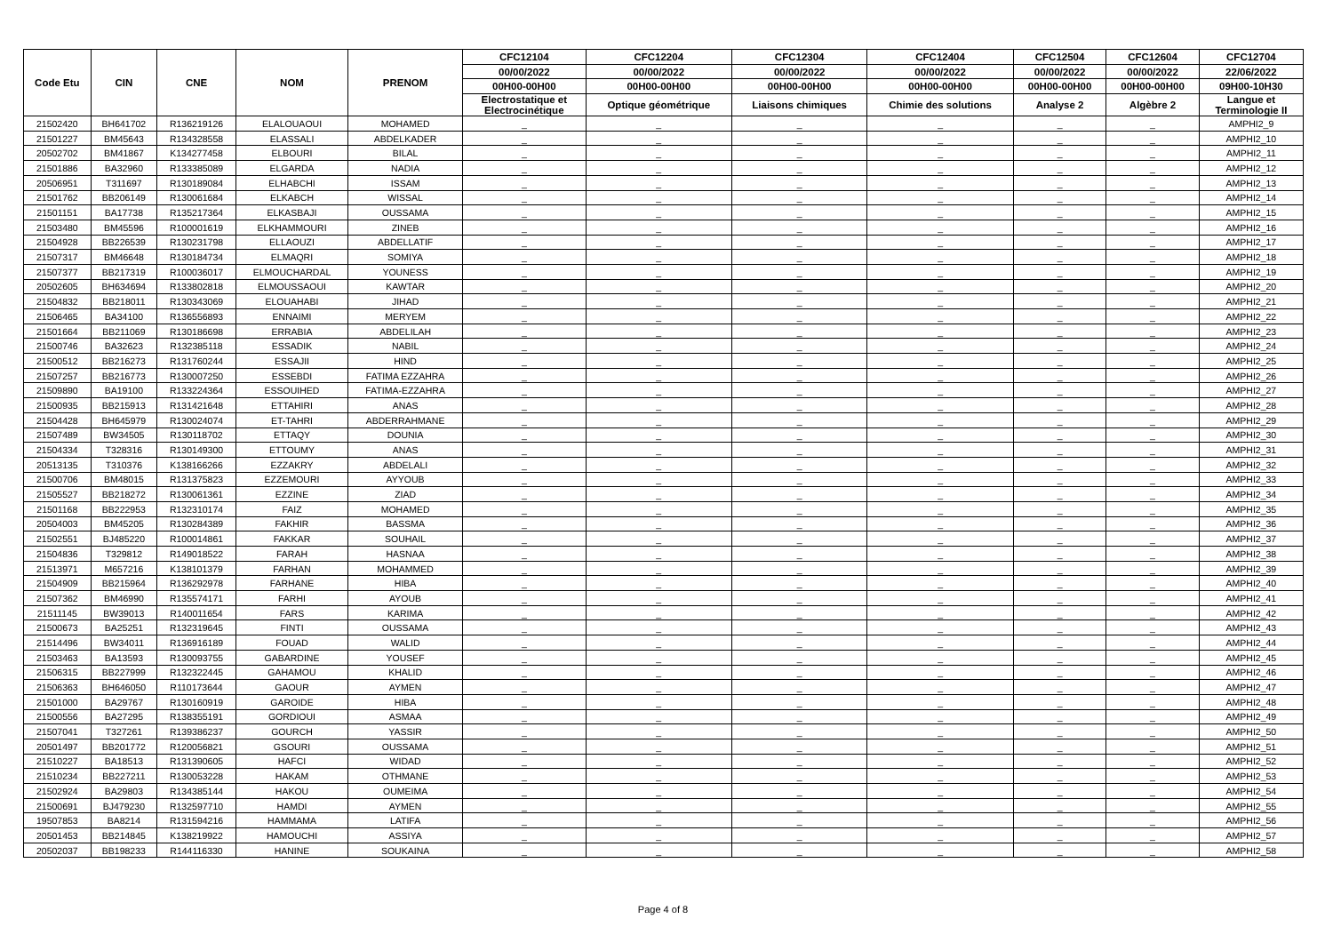| Code Etu | CIN | CNE | NOM | PRENOM | CFC12104 | CFC12204 | CFC12304 | CFC12404 | CFC12504 | CFC12604 | CFC12704 |
| | | | | | 00/00/2022 | 00/00/2022 | 00/00/2022 | 00/00/2022 | 00/00/2022 | 00/00/2022 | 22/06/2022 |
| | | | | | 00H00-00H00 | 00H00-00H00 | 00H00-00H00 | 00H00-00H00 | 00H00-00H00 | 00H00-00H00 | 09H00-10H30 |
| | | | | | Electrostatique et Electrocinétique | Optique géométrique | Liaisons chimiques | Chimie des solutions | Analyse 2 | Algèbre 2 | Langue et Terminologie II |
| 21502420 | BH641702 | R136219126 | ELALOUAOUI | MOHAMED | _ | _ | _ | _ | _ | _ | AMPHI2_9 |
| 21501227 | BM45643 | R134328558 | ELASSALI | ABDELKADER | _ | _ | _ | _ | _ | _ | AMPHI2_10 |
| 20502702 | BM41867 | K134277458 | ELBOURI | BILAL | _ | _ | _ | _ | _ | _ | AMPHI2_11 |
| 21501886 | BA32960 | R133385089 | ELGARDA | NADIA | _ | _ | _ | _ | _ | _ | AMPHI2_12 |
| 20506951 | T311697 | R130189084 | ELHABCHI | ISSAM | _ | _ | _ | _ | _ | _ | AMPHI2_13 |
| 21501762 | BB206149 | R130061684 | ELKABCH | WISSAL | _ | _ | _ | _ | _ | _ | AMPHI2_14 |
| 21501151 | BA17738 | R135217364 | ELKASBAJI | OUSSAMA | _ | _ | _ | _ | _ | _ | AMPHI2_15 |
| 21503480 | BM45596 | R100001619 | ELKHAMMOURI | ZINEB | _ | _ | _ | _ | _ | _ | AMPHI2_16 |
| 21504928 | BB226539 | R130231798 | ELLAOUZI | ABDELLATIF | _ | _ | _ | _ | _ | _ | AMPHI2_17 |
| 21507317 | BM46648 | R130184734 | ELMAQRI | SOMIYA | _ | _ | _ | _ | _ | _ | AMPHI2_18 |
| 21507377 | BB217319 | R100036017 | ELMOUCHARDAL | YOUNESS | _ | _ | _ | _ | _ | _ | AMPHI2_19 |
| 20502605 | BH634694 | R133802818 | ELMOUSSAOUI | KAWTAR | _ | _ | _ | _ | _ | _ | AMPHI2_20 |
| 21504832 | BB218011 | R130343069 | ELOUAHABI | JIHAD | _ | _ | _ | _ | _ | _ | AMPHI2_21 |
| 21506465 | BA34100 | R136556893 | ENNAIMI | MERYEM | _ | _ | _ | _ | _ | _ | AMPHI2_22 |
| 21501664 | BB211069 | R130186698 | ERRABIA | ABDELILAH | _ | _ | _ | _ | _ | _ | AMPHI2_23 |
| 21500746 | BA32623 | R132385118 | ESSADIK | NABIL | _ | _ | _ | _ | _ | _ | AMPHI2_24 |
| 21500512 | BB216273 | R131760244 | ESSAJII | HIND | _ | _ | _ | _ | _ | _ | AMPHI2_25 |
| 21507257 | BB216773 | R130007250 | ESSEBDI | FATIMA EZZAHRA | _ | _ | _ | _ | _ | _ | AMPHI2_26 |
| 21509890 | BA19100 | R133224364 | ESSOUIHED | FATIMA-EZZAHRA | _ | _ | _ | _ | _ | _ | AMPHI2_27 |
| 21500935 | BB215913 | R131421648 | ETTAHIRI | ANAS | _ | _ | _ | _ | _ | _ | AMPHI2_28 |
| 21504428 | BH645979 | R130024074 | ET-TAHRI | ABDERRAHMANE | _ | _ | _ | _ | _ | _ | AMPHI2_29 |
| 21507489 | BW34505 | R130118702 | ETTAQY | DOUNIA | _ | _ | _ | _ | _ | _ | AMPHI2_30 |
| 21504334 | T328316 | R130149300 | ETTOUMY | ANAS | _ | _ | _ | _ | _ | _ | AMPHI2_31 |
| 20513135 | T310376 | K138166266 | EZZAKRY | ABDELALI | _ | _ | _ | _ | _ | _ | AMPHI2_32 |
| 21500706 | BM48015 | R131375823 | EZZEMOURI | AYYOUB | _ | _ | _ | _ | _ | _ | AMPHI2_33 |
| 21505527 | BB218272 | R130061361 | EZZINE | ZIAD | _ | _ | _ | _ | _ | _ | AMPHI2_34 |
| 21501168 | BB222953 | R132310174 | FAIZ | MOHAMED | _ | _ | _ | _ | _ | _ | AMPHI2_35 |
| 20504003 | BM45205 | R130284389 | FAKHIR | BASSMA | _ | _ | _ | _ | _ | _ | AMPHI2_36 |
| 21502551 | BJ485220 | R100014861 | FAKKAR | SOUHAIL | _ | _ | _ | _ | _ | _ | AMPHI2_37 |
| 21504836 | T329812 | R149018522 | FARAH | HASNAA | _ | _ | _ | _ | _ | _ | AMPHI2_38 |
| 21513971 | M657216 | K138101379 | FARHAN | MOHAMMED | _ | _ | _ | _ | _ | _ | AMPHI2_39 |
| 21504909 | BB215964 | R136292978 | FARHANE | HIBA | _ | _ | _ | _ | _ | _ | AMPHI2_40 |
| 21507362 | BM46990 | R135574171 | FARHI | AYOUB | _ | _ | _ | _ | _ | _ | AMPHI2_41 |
| 21511145 | BW39013 | R140011654 | FARS | KARIMA | _ | _ | _ | _ | _ | _ | AMPHI2_42 |
| 21500673 | BA25251 | R132319645 | FINTI | OUSSAMA | _ | _ | _ | _ | _ | _ | AMPHI2_43 |
| 21514496 | BW34011 | R136916189 | FOUAD | WALID | _ | _ | _ | _ | _ | _ | AMPHI2_44 |
| 21503463 | BA13593 | R130093755 | GABARDINE | YOUSEF | _ | _ | _ | _ | _ | _ | AMPHI2_45 |
| 21506315 | BB227999 | R132322445 | GAHAMOU | KHALID | _ | _ | _ | _ | _ | _ | AMPHI2_46 |
| 21506363 | BH646050 | R110173644 | GAOUR | AYMEN | _ | _ | _ | _ | _ | _ | AMPHI2_47 |
| 21501000 | BA29767 | R130160919 | GAROIDE | HIBA | _ | _ | _ | _ | _ | _ | AMPHI2_48 |
| 21500556 | BA27295 | R138355191 | GORDIOUI | ASMAA | _ | _ | _ | _ | _ | _ | AMPHI2_49 |
| 21507041 | T327261 | R139386237 | GOURCH | YASSIR | _ | _ | _ | _ | _ | _ | AMPHI2_50 |
| 20501497 | BB201772 | R120056821 | GSOURI | OUSSAMA | _ | _ | _ | _ | _ | _ | AMPHI2_51 |
| 21510227 | BA18513 | R131390605 | HAFCI | WIDAD | _ | _ | _ | _ | _ | _ | AMPHI2_52 |
| 21510234 | BB227211 | R130053228 | HAKAM | OTHMANE | _ | _ | _ | _ | _ | _ | AMPHI2_53 |
| 21502924 | BA29803 | R134385144 | HAKOU | OUMEIMA | _ | _ | _ | _ | _ | _ | AMPHI2_54 |
| 21500691 | BJ479230 | R132597710 | HAMDI | AYMEN | _ | _ | _ | _ | _ | _ | AMPHI2_55 |
| 19507853 | BA8214 | R131594216 | HAMMAMA | LATIFA | _ | _ | _ | _ | _ | _ | AMPHI2_56 |
| 20501453 | BB214845 | K138219922 | HAMOUCHI | ASSIYA | _ | _ | _ | _ | _ | _ | AMPHI2_57 |
| 20502037 | BB198233 | R144116330 | HANINE | SOUKAINA | _ | _ | _ | _ | _ | _ | AMPHI2_58 |
Page 4 of 8